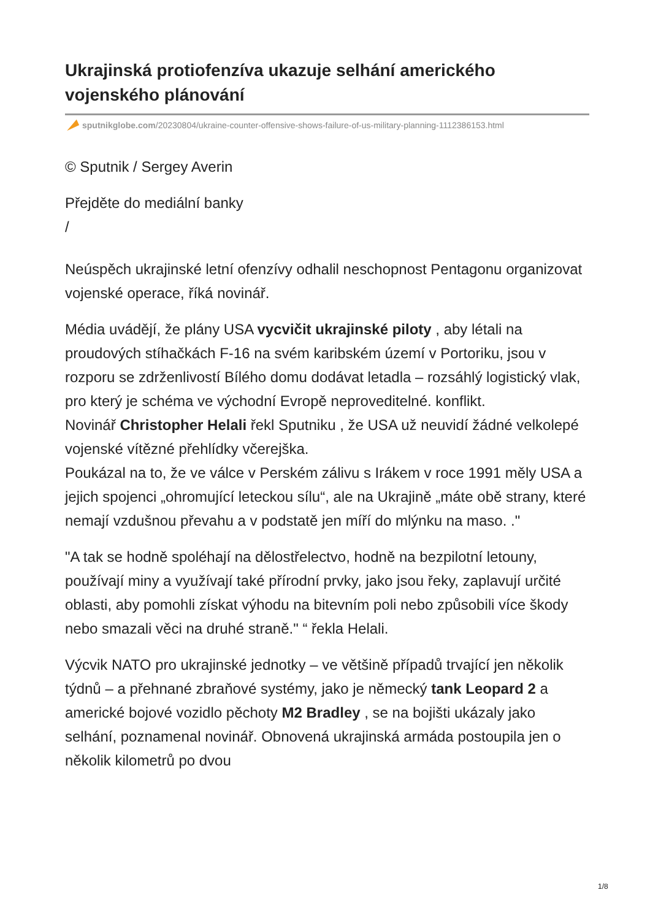Ukrajinská protiofenzíva ukazuje selhání amerického vojenského plánování
sputnikglobe.com/20230804/ukraine-counter-offensive-shows-failure-of-us-military-planning-1112386153.html
© Sputnik / Sergey Averin
Přejděte do mediální banky
/
Neúspěch ukrajinské letní ofenzívy odhalil neschopnost Pentagonu organizovat vojenské operace, říká novinář.
Média uvádějí, že plány USA vycvičit ukrajinské piloty , aby létali na proudových stíhačkách F-16 na svém karibském území v Portoriku, jsou v rozporu se zdrženlivostí Bílého domu dodávat letadla – rozsáhlý logistický vlak, pro který je schéma ve východní Evropě neproveditelné. konflikt.
Novinář Christopher Helali řekl Sputniku , že USA už neuvidí žádné velkolepé vojenské vítězné přehlídky včerejška.
Poukázal na to, že ve válce v Perském zálivu s Irákem v roce 1991 měly USA a jejich spojenci „ohromující leteckou sílu“, ale na Ukrajině „máte obě strany, které nemají vzdušnou převahu a v podstatě jen míří do mlýnku na maso. ."
"A tak se hodně spoléhají na dělostřelectvo, hodně na bezpilotní letouny, používají miny a využívají také přírodní prvky, jako jsou řeky, zaplavují určité oblasti, aby pomohli získat výhodu na bitevním poli nebo způsobili více škody nebo smazali věci na druhé straně." “ řekla Helali.
Výcvik NATO pro ukrajinské jednotky – ve většině případů trvající jen několik týdnů – a přehnané zbraňové systémy, jako je německý tank Leopard 2 a americké bojové vozidlo pěchoty M2 Bradley , se na bojišti ukázaly jako selhání, poznamenal novinář. Obnovená ukrajinská armáda postoupila jen o několik kilometrů po dvou
1/8